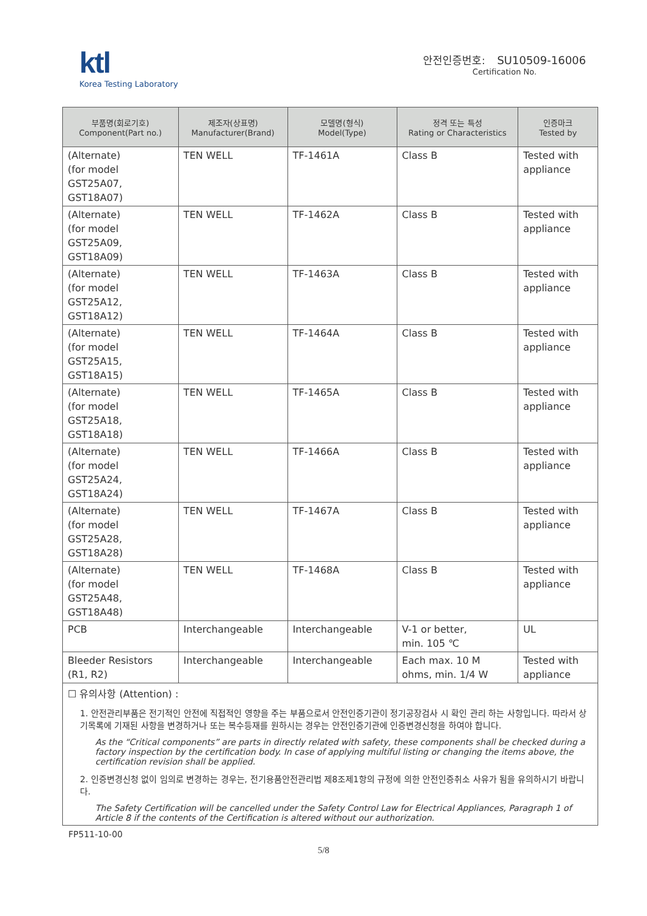ktl
Korea Testing Laboratory
안전인증번호: SU10509-16006
Certification No.
| 부품명(회로기호) Component(Part no.) | 제조자(상표명) Manufacturer(Brand) | 모델명(형식) Model(Type) | 정격 또는 특성 Rating or Characteristics | 인증마크 Tested by |
| --- | --- | --- | --- | --- |
| (Alternate) (for model GST25A07, GST18A07) | TEN WELL | TF-1461A | Class B | Tested with appliance |
| (Alternate) (for model GST25A09, GST18A09) | TEN WELL | TF-1462A | Class B | Tested with appliance |
| (Alternate) (for model GST25A12, GST18A12) | TEN WELL | TF-1463A | Class B | Tested with appliance |
| (Alternate) (for model GST25A15, GST18A15) | TEN WELL | TF-1464A | Class B | Tested with appliance |
| (Alternate) (for model GST25A18, GST18A18) | TEN WELL | TF-1465A | Class B | Tested with appliance |
| (Alternate) (for model GST25A24, GST18A24) | TEN WELL | TF-1466A | Class B | Tested with appliance |
| (Alternate) (for model GST25A28, GST18A28) | TEN WELL | TF-1467A | Class B | Tested with appliance |
| (Alternate) (for model GST25A48, GST18A48) | TEN WELL | TF-1468A | Class B | Tested with appliance |
| PCB | Interchangeable | Interchangeable | V-1 or better, min. 105 ℃ | UL |
| Bleeder Resistors (R1, R2) | Interchangeable | Interchangeable | Each max. 10 M ohms, min. 1/4 W | Tested with appliance |
☐ 유의사항 (Attention) :
1. 안전관리부품은 전기적인 안전에 직접적인 영향을 주는 부품으로서 안전인증기관이 정기공장검사 시 확인 관리 하는 사항입니다. 따라서 상기목록에 기재된 사항을 변경하거나 또는 복수등재를 원하시는 경우는 안전인증기관에 인증변경신청을 하여야 합니다.
As the “Critical components” are parts in directly related with safety, these components shall be checked during a factory inspection by the certification body. In case of applying multiful listing or changing the items above, the certification revision shall be applied.
2. 인증변경신청 없이 임의로 변경하는 경우는, 전기용품안전관리법 제8조제1항의 규정에 의한 안전인증취소 사유가 됨을 유의하시기 바랍니다.
The Safety Certification will be cancelled under the Safety Control Law for Electrical Appliances, Paragraph 1 of Article 8 if the contents of the Certification is altered without our authorization.
FP511-10-00
5/8